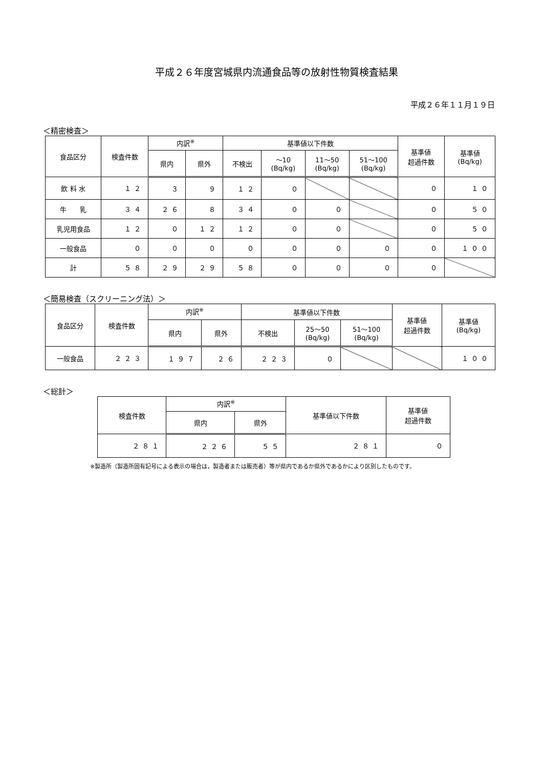平成２６年度宮城県内流通食品等の放射性物質検査結果
平成２６年１１月１９日
＜精密検査＞
| 食品区分 | 検査件数 | 内訳<sup>※</sup> | | 基準値以下件数 | | | | 基準値 超過件数 | 基準値 (Bq/kg) |
| --- | --- | --- | --- | --- | --- | --- | --- | --- | --- |
| | | 県内 | 県外 | 不検出 | ～10 (Bq/kg) | 11～50 (Bq/kg) | 51～100 (Bq/kg) | | |
| 飲 料 水 | １２ | ３ | ９ | １２ | ０ | | | ０ | １０ |
| 牛 乳 | ３４ | ２６ | ８ | ３４ | ０ | ０ | | ０ | ５０ |
| 乳児用食品 | １２ | ０ | １２ | １２ | ０ | ０ | | ０ | ５０ |
| 一般食品 | ０ | ０ | ０ | ０ | ０ | ０ | ０ | ０ | １００ |
| 計 | ５８ | ２９ | ２９ | ５８ | ０ | ０ | ０ | ０ | |
＜簡易検査（スクリーニング法）＞
| 食品区分 | 検査件数 | 内訳<sup>※</sup> | | 基準値以下件数 | | | 基準値 超過件数 | 基準値 (Bq/kg) |
| --- | --- | --- | --- | --- | --- | --- | --- | --- |
| | | 県内 | 県外 | 不検出 | 25～50 (Bq/kg) | 51～100 (Bq/kg) | | |
| 一般食品 | ２２３ | １９７ | ２６ | ２２３ | ０ | | | １００ |
＜総計＞
| 検査件数 | 内訳<sup>※</sup> | | 基準値以下件数 | 基準値 超過件数 |
| --- | --- | --- | --- | --- |
| | 県内 | 県外 | | |
| ２８１ | ２２６ | ５５ | ２８１ | ０ |
※製造所（製造所固有記号による表示の場合は，製造者または販売者）等が県内であるか県外であるかにより区別したものです。